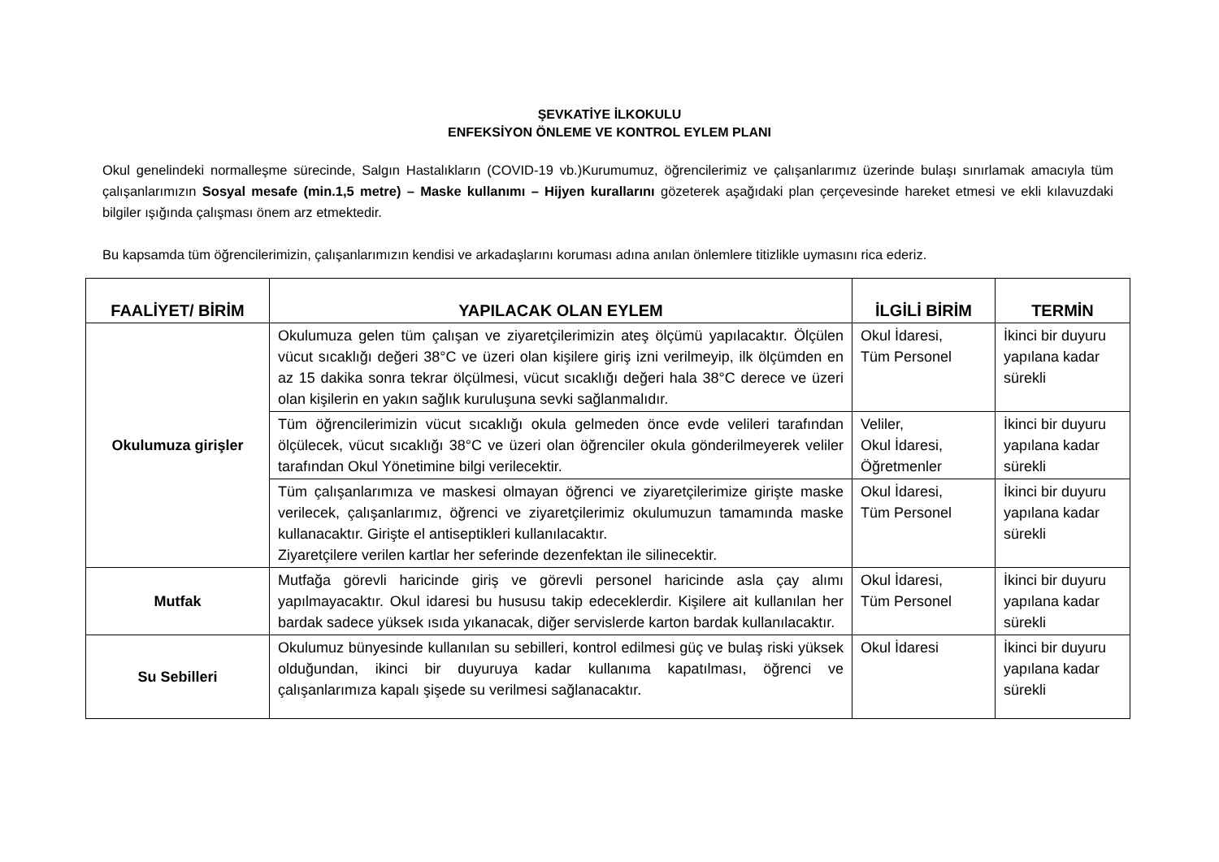ŞEVKATİYE İLKOKULU
ENFEKSİYON ÖNLEME VE KONTROL EYLEM PLANI
Okul genelindeki normalleşme sürecinde, Salgın Hastalıkların (COVID-19 vb.)Kurumumuz, öğrencilerimiz ve çalışanlarımız üzerinde bulaşı sınırlamak amacıyla tüm çalışanlarımızın Sosyal mesafe (min.1,5 metre) – Maske kullanımı – Hijyen kurallarını gözeterek aşağıdaki plan çerçevesinde hareket etmesi ve ekli kılavuzdaki bilgiler ışığında çalışması önem arz etmektedir.
Bu kapsamda tüm öğrencilerimizin, çalışanlarımızın kendisi ve arkadaşlarını koruması adına anılan önlemlere titizlikle uymasını rica ederiz.
| FAALİYET/ BİRİM | YAPILACAK OLAN EYLEM | İLGİLİ BİRİM | TERMİN |
| --- | --- | --- | --- |
| Okulumuza girişler | Okulumuza gelen tüm çalışan ve ziyaretçilerimizin ateş ölçümü yapılacaktır. Ölçülen vücut sıcaklığı değeri 38°C ve üzeri olan kişilere giriş izni verilmeyip, ilk ölçümden en az 15 dakika sonra tekrar ölçülmesi, vücut sıcaklığı değeri hala 38°C derece ve üzeri olan kişilerin en yakın sağlık kuruluşuna sevki sağlanmalıdır. | Okul İdaresi, Tüm Personel | İkinci bir duyuru yapılana kadar sürekli |
| | Tüm öğrencilerimizin vücut sıcaklığı okula gelmeden önce evde velileri tarafından ölçülecek, vücut sıcaklığı 38°C ve üzeri olan öğrenciler okula gönderilmeyerek veliler tarafından Okul Yönetimine bilgi verilecektir. | Veliler, Okul İdaresi, Öğretmenler | İkinci bir duyuru yapılana kadar sürekli |
| | Tüm çalışanlarımıza ve maskesi olmayan öğrenci ve ziyaretçilerimize girişte maske verilecek, çalışanlarımız, öğrenci ve ziyaretçilerimiz okulumuzun tamamında maske kullanacaktır. Girişte el antiseptikleri kullanılacaktır. Ziyaretçilere verilen kartlar her seferinde dezenfektan ile silinecektir. | Okul İdaresi, Tüm Personel | İkinci bir duyuru yapılana kadar sürekli |
| Mutfak | Mutfağa görevli haricinde giriş ve görevli personel haricinde asla çay alımı yapılmayacaktır. Okul idaresi bu hususu takip edeceklerdir. Kişilere ait kullanılan her bardak sadece yüksek ısıda yıkanacak, diğer servislerde karton bardak kullanılacaktır. | Okul İdaresi, Tüm Personel | İkinci bir duyuru yapılana kadar sürekli |
| Su Sebilleri | Okulumuz bünyesinde kullanılan su sebilleri, kontrol edilmesi güç ve bulaş riski yüksek olduğundan, ikinci bir duyuruya kadar kullanıma kapatılması, öğrenci ve çalışanlarımıza kapalı şişede su verilmesi sağlanacaktır. | Okul İdaresi | İkinci bir duyuru yapılana kadar sürekli |